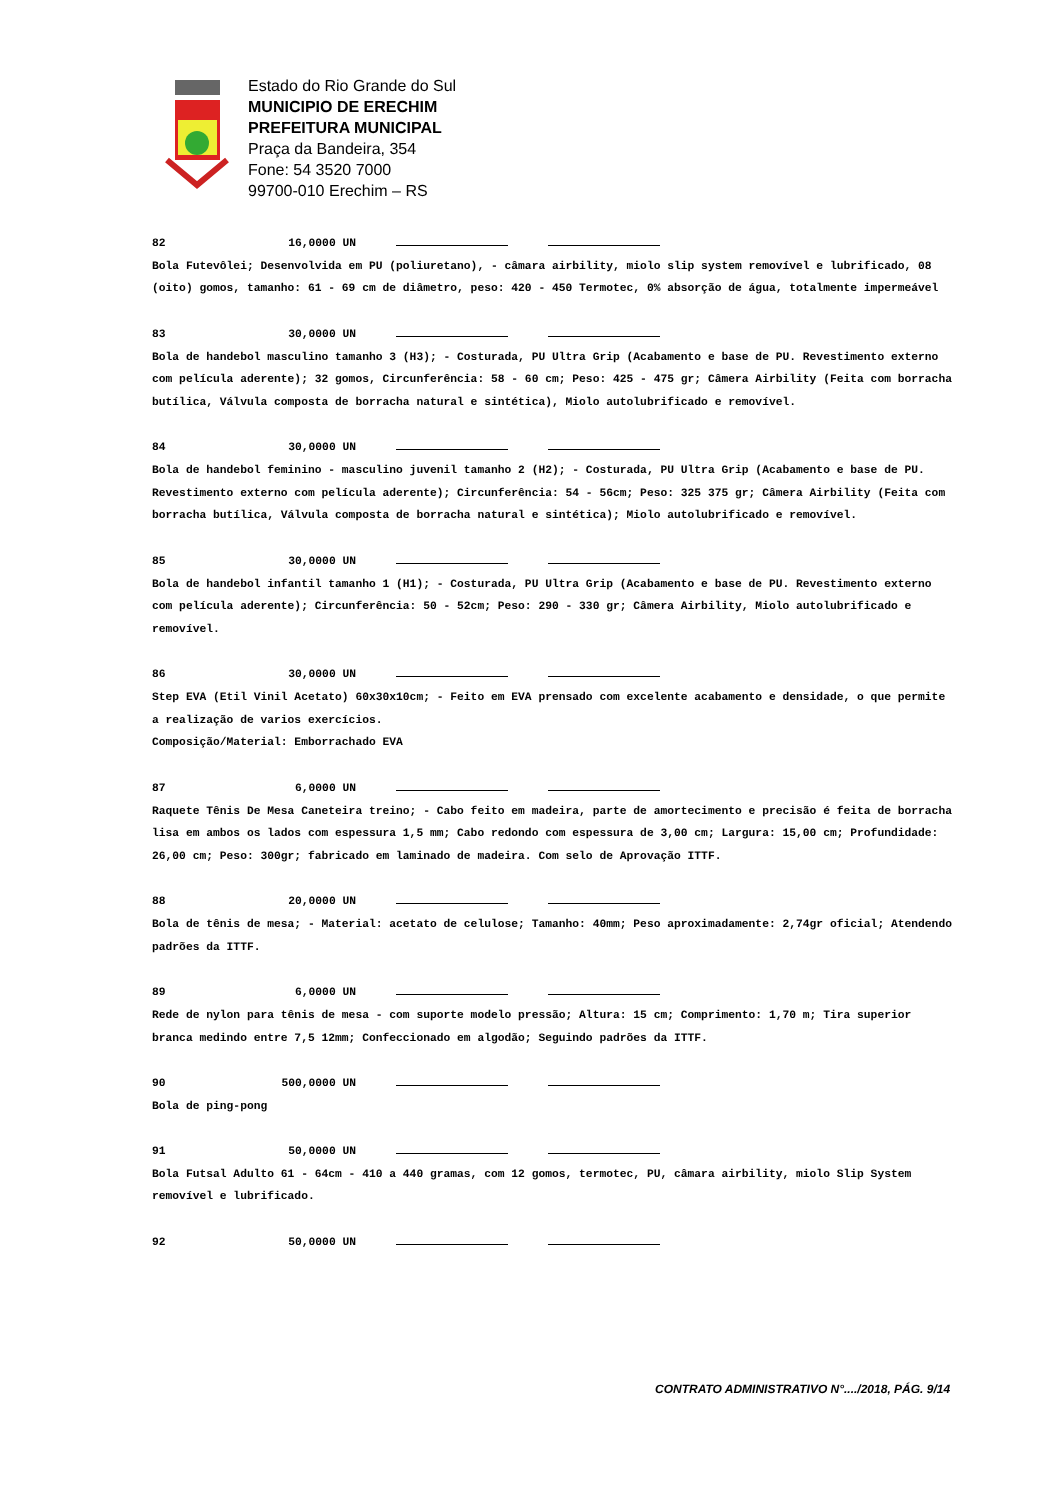Estado do Rio Grande do Sul
MUNICIPIO DE ERECHIM
PREFEITURA MUNICIPAL
Praça da Bandeira, 354
Fone: 54 3520 7000
99700-010 Erechim – RS
82 16,0000 UN
Bola Futevôlei; Desenvolvida em PU (poliuretano), - câmara airbility, miolo slip system removível e lubrificado, 08 (oito) gomos, tamanho: 61 - 69 cm de diâmetro, peso: 420 - 450 Termotec, 0% absorção de água, totalmente impermeável
83 30,0000 UN
Bola de handebol masculino tamanho 3 (H3); - Costurada, PU Ultra Grip (Acabamento e base de PU. Revestimento externo com película aderente); 32 gomos, Circunferência: 58 - 60 cm; Peso: 425 - 475 gr; Câmera Airbility (Feita com borracha butílica, Válvula composta de borracha natural e sintética), Miolo autolubrificado e removível.
84 30,0000 UN
Bola de handebol feminino - masculino juvenil tamanho 2 (H2); - Costurada, PU Ultra Grip (Acabamento e base de PU. Revestimento externo com película aderente); Circunferência: 54 - 56cm; Peso: 325 375 gr; Câmera Airbility (Feita com borracha butílica, Válvula composta de borracha natural e sintética); Miolo autolubrificado e removível.
85 30,0000 UN
Bola de handebol infantil tamanho 1 (H1); - Costurada, PU Ultra Grip (Acabamento e base de PU. Revestimento externo com película aderente); Circunferência: 50 - 52cm; Peso: 290 - 330 gr; Câmera Airbility, Miolo autolubrificado e removível.
86 30,0000 UN
Step EVA (Etil Vinil Acetato) 60x30x10cm; - Feito em EVA prensado com excelente acabamento e densidade, o que permite a realização de varios exercícios.
Composição/Material: Emborrachado EVA
87 6,0000 UN
Raquete Tênis De Mesa Caneteira treino; - Cabo feito em madeira, parte de amortecimento e precisão é feita de borracha lisa em ambos os lados com espessura 1,5 mm; Cabo redondo com espessura de 3,00 cm; Largura: 15,00 cm; Profundidade: 26,00 cm; Peso: 300gr; fabricado em laminado de madeira. Com selo de Aprovação ITTF.
88 20,0000 UN
Bola de tênis de mesa; - Material: acetato de celulose; Tamanho: 40mm; Peso aproximadamente: 2,74gr oficial; Atendendo padrões da ITTF.
89 6,0000 UN
Rede de nylon para tênis de mesa - com suporte modelo pressão; Altura: 15 cm; Comprimento: 1,70 m; Tira superior branca medindo entre 7,5 12mm; Confeccionado em algodão; Seguindo padrões da ITTF.
90 500,0000 UN
Bola de ping-pong
91 50,0000 UN
Bola Futsal Adulto 61 - 64cm - 410 a 440 gramas, com 12 gomos, termotec, PU, câmara airbility, miolo Slip System removível e lubrificado.
92 50,0000 UN
CONTRATO ADMINISTRATIVO N°..../2018, PÁG. 9/14